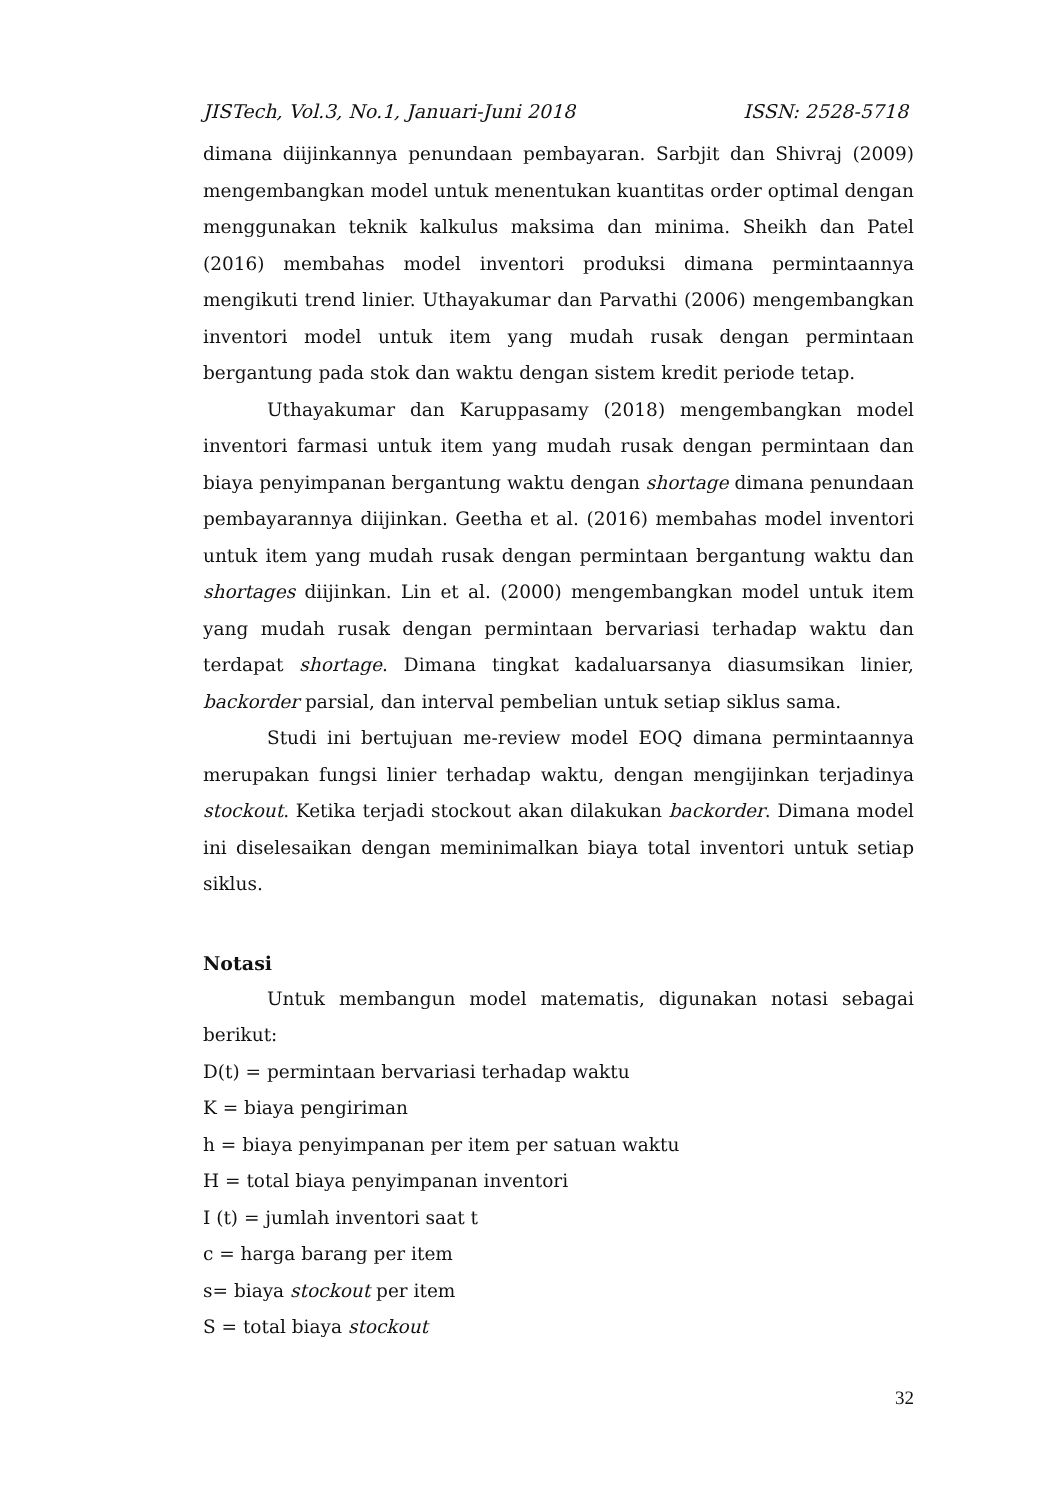JISTech, Vol.3, No.1, Januari-Juni 2018 ISSN: 2528-5718
dimana diijinkannya penundaan pembayaran. Sarbjit dan Shivraj (2009) mengembangkan model untuk menentukan kuantitas order optimal dengan menggunakan teknik kalkulus maksima dan minima. Sheikh dan Patel (2016) membahas model inventori produksi dimana permintaannya mengikuti trend linier. Uthayakumar dan Parvathi (2006) mengembangkan inventori model untuk item yang mudah rusak dengan permintaan bergantung pada stok dan waktu dengan sistem kredit periode tetap.
Uthayakumar dan Karuppasamy (2018) mengembangkan model inventori farmasi untuk item yang mudah rusak dengan permintaan dan biaya penyimpanan bergantung waktu dengan shortage dimana penundaan pembayarannya diijinkan. Geetha et al. (2016) membahas model inventori untuk item yang mudah rusak dengan permintaan bergantung waktu dan shortages diijinkan. Lin et al. (2000) mengembangkan model untuk item yang mudah rusak dengan permintaan bervariasi terhadap waktu dan terdapat shortage. Dimana tingkat kadaluarsanya diasumsikan linier, backorder parsial, dan interval pembelian untuk setiap siklus sama.
Studi ini bertujuan me-review model EOQ dimana permintaannya merupakan fungsi linier terhadap waktu, dengan mengijinkan terjadinya stockout. Ketika terjadi stockout akan dilakukan backorder. Dimana model ini diselesaikan dengan meminimalkan biaya total inventori untuk setiap siklus.
Notasi
Untuk membangun model matematis, digunakan notasi sebagai berikut:
D(t) = permintaan bervariasi terhadap waktu
K = biaya pengiriman
h = biaya penyimpanan per item per satuan waktu
H = total biaya penyimpanan inventori
I (t) = jumlah inventori saat t
c = harga barang per item
s= biaya stockout per item
S = total biaya stockout
32